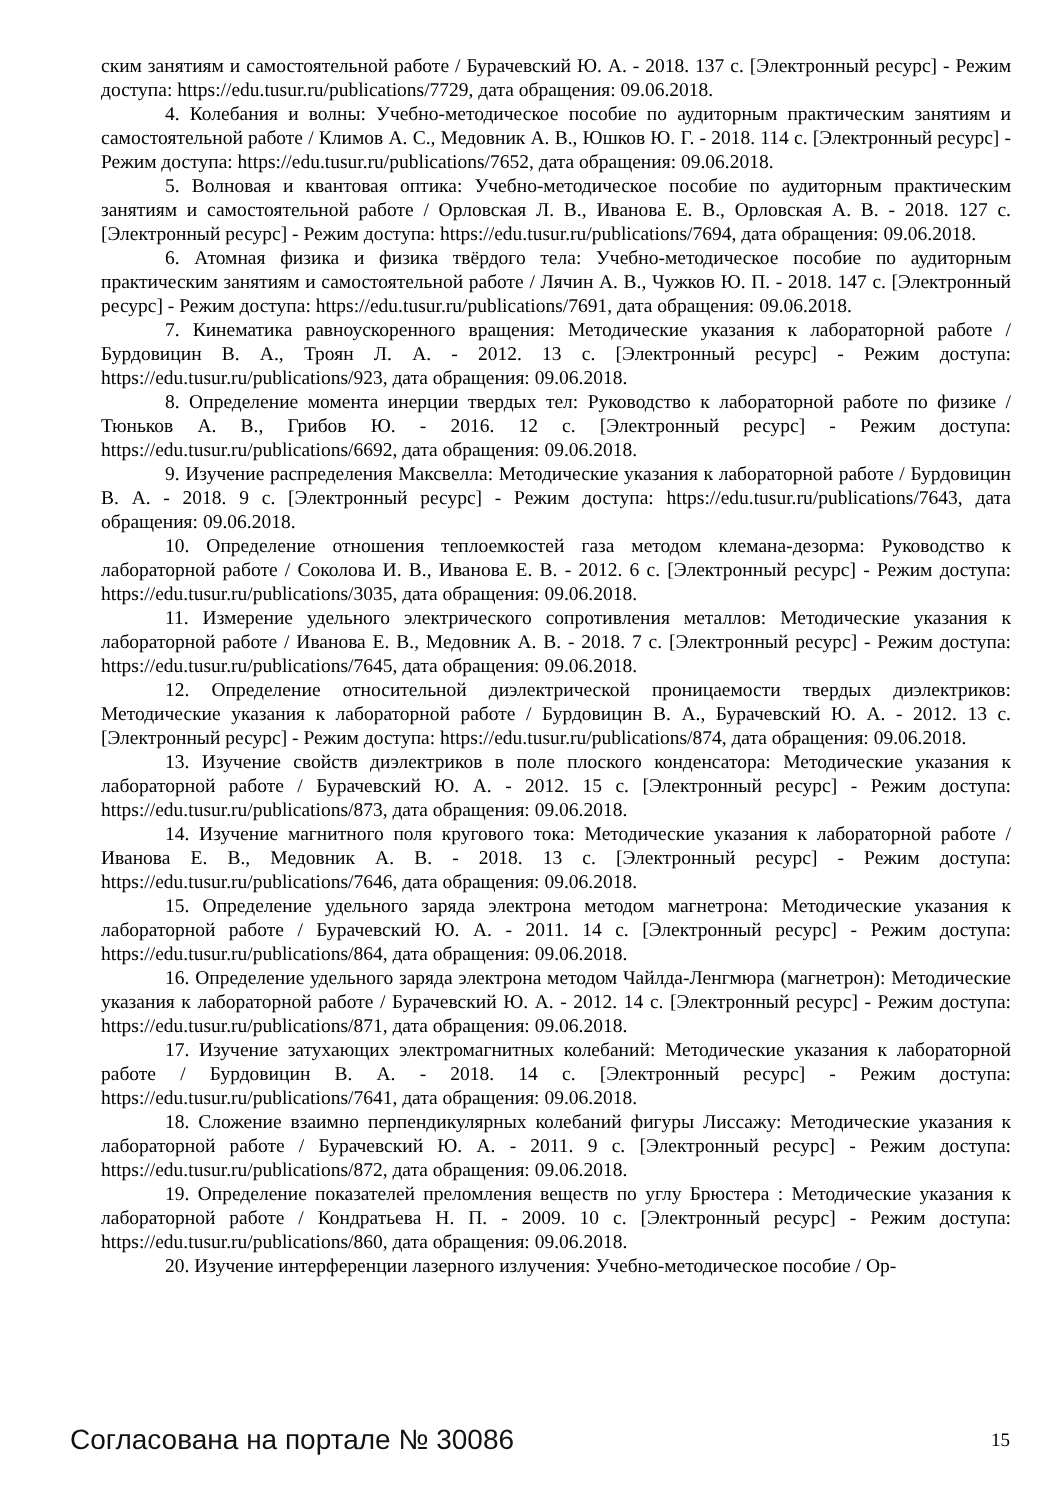ским занятиям и самостоятельной работе / Бурачевский Ю. А. - 2018. 137 с. [Электронный ресурс] - Режим доступа: https://edu.tusur.ru/publications/7729, дата обращения: 09.06.2018.
4. Колебания и волны: Учебно-методическое пособие по аудиторным практическим занятиям и самостоятельной работе / Климов А. С., Медовник А. В., Юшков Ю. Г. - 2018. 114 с. [Электронный ресурс] - Режим доступа: https://edu.tusur.ru/publications/7652, дата обращения: 09.06.2018.
5. Волновая и квантовая оптика: Учебно-методическое пособие по аудиторным практическим занятиям и самостоятельной работе / Орловская Л. В., Иванова Е. В., Орловская А. В. - 2018. 127 с. [Электронный ресурс] - Режим доступа: https://edu.tusur.ru/publications/7694, дата обращения: 09.06.2018.
6. Атомная физика и физика твёрдого тела: Учебно-методическое пособие по аудиторным практическим занятиям и самостоятельной работе / Лячин А. В., Чужков Ю. П. - 2018. 147 с. [Электронный ресурс] - Режим доступа: https://edu.tusur.ru/publications/7691, дата обращения: 09.06.2018.
7. Кинематика равноускоренного вращения: Методические указания к лабораторной работе / Бурдовицин В. А., Троян Л. А. - 2012. 13 с. [Электронный ресурс] - Режим доступа: https://edu.tusur.ru/publications/923, дата обращения: 09.06.2018.
8. Определение момента инерции твердых тел: Руководство к лабораторной работе по физике / Тюньков А. В., Грибов Ю. - 2016. 12 с. [Электронный ресурс] - Режим доступа: https://edu.tusur.ru/publications/6692, дата обращения: 09.06.2018.
9. Изучение распределения Максвелла: Методические указания к лабораторной работе / Бурдовицин В. А. - 2018. 9 с. [Электронный ресурс] - Режим доступа: https://edu.tusur.ru/publications/7643, дата обращения: 09.06.2018.
10. Определение отношения теплоемкостей газа методом клемана-дезорма: Руководство к лабораторной работе / Соколова И. В., Иванова Е. В. - 2012. 6 с. [Электронный ресурс] - Режим доступа: https://edu.tusur.ru/publications/3035, дата обращения: 09.06.2018.
11. Измерение удельного электрического сопротивления металлов: Методические указания к лабораторной работе / Иванова Е. В., Медовник А. В. - 2018. 7 с. [Электронный ресурс] - Режим доступа: https://edu.tusur.ru/publications/7645, дата обращения: 09.06.2018.
12. Определение относительной диэлектрической проницаемости твердых диэлектриков: Методические указания к лабораторной работе / Бурдовицин В. А., Бурачевский Ю. А. - 2012. 13 с. [Электронный ресурс] - Режим доступа: https://edu.tusur.ru/publications/874, дата обращения: 09.06.2018.
13. Изучение свойств диэлектриков в поле плоского конденсатора: Методические указания к лабораторной работе / Бурачевский Ю. А. - 2012. 15 с. [Электронный ресурс] - Режим доступа: https://edu.tusur.ru/publications/873, дата обращения: 09.06.2018.
14. Изучение магнитного поля кругового тока: Методические указания к лабораторной работе / Иванова Е. В., Медовник А. В. - 2018. 13 с. [Электронный ресурс] - Режим доступа: https://edu.tusur.ru/publications/7646, дата обращения: 09.06.2018.
15. Определение удельного заряда электрона методом магнетрона: Методические указания к лабораторной работе / Бурачевский Ю. А. - 2011. 14 с. [Электронный ресурс] - Режим доступа: https://edu.tusur.ru/publications/864, дата обращения: 09.06.2018.
16. Определение удельного заряда электрона методом Чайлда-Ленгмюра (магнетрон): Методические указания к лабораторной работе / Бурачевский Ю. А. - 2012. 14 с. [Электронный ресурс] - Режим доступа: https://edu.tusur.ru/publications/871, дата обращения: 09.06.2018.
17. Изучение затухающих электромагнитных колебаний: Методические указания к лабораторной работе / Бурдовицин В. А. - 2018. 14 с. [Электронный ресурс] - Режим доступа: https://edu.tusur.ru/publications/7641, дата обращения: 09.06.2018.
18. Сложение взаимно перпендикулярных колебаний фигуры Лиссажу: Методические указания к лабораторной работе / Бурачевский Ю. А. - 2011. 9 с. [Электронный ресурс] - Режим доступа: https://edu.tusur.ru/publications/872, дата обращения: 09.06.2018.
19. Определение показателей преломления веществ по углу Брюстера : Методические указания к лабораторной работе / Кондратьева Н. П. - 2009. 10 с. [Электронный ресурс] - Режим доступа: https://edu.tusur.ru/publications/860, дата обращения: 09.06.2018.
20. Изучение интерференции лазерного излучения: Учебно-методическое пособие / Ор-
Согласована на портале № 30086 15